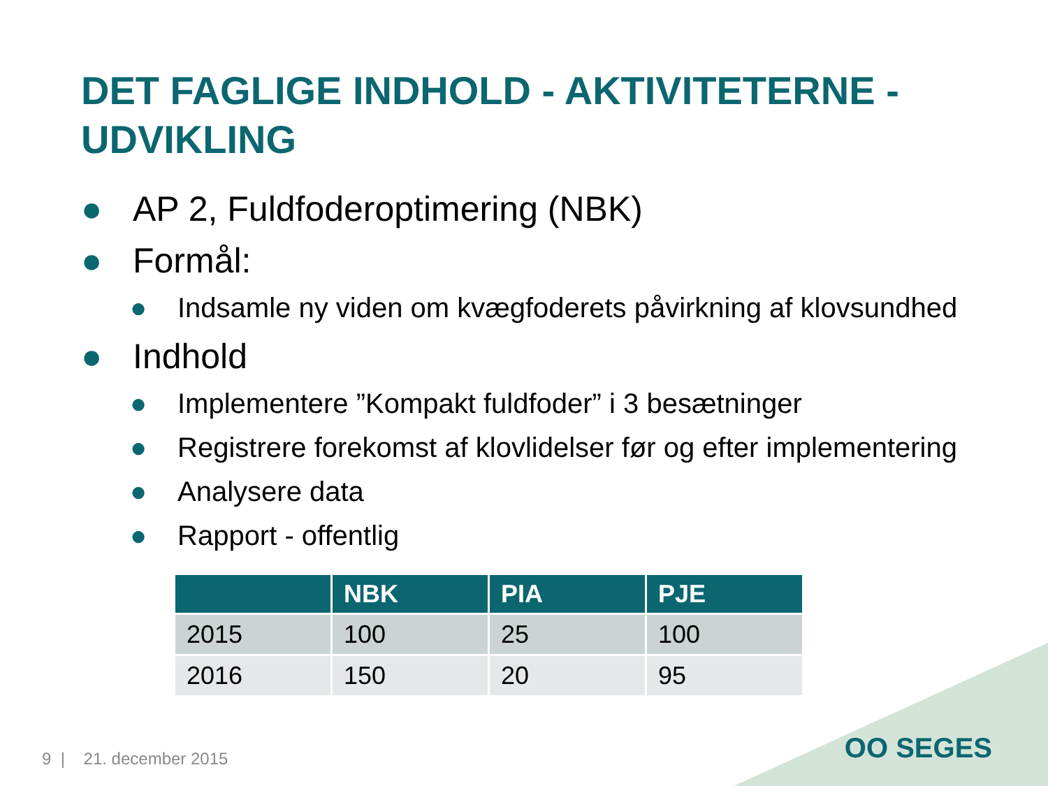DET FAGLIGE INDHOLD - AKTIVITETERNE -
UDVIKLING
● AP 2, Fuldfoderoptimering (NBK)
● Formål:
● Indsamle ny viden om kvægfoderets påvirkning af klovsundhed
● Indhold
● Implementere ”Kompakt fuldfoder” i 3 besætninger
● Registrere forekomst af klovlidelser før og efter implementering
● Analysere data
● Rapport - offentlig
| | NBK | PIA | PJE |
| --- | --- | --- | --- |
| 2015 | 100 | 25 | 100 |
| 2016 | 150 | 20 | 95 |
9 | 21. december 2015 OO SEGES